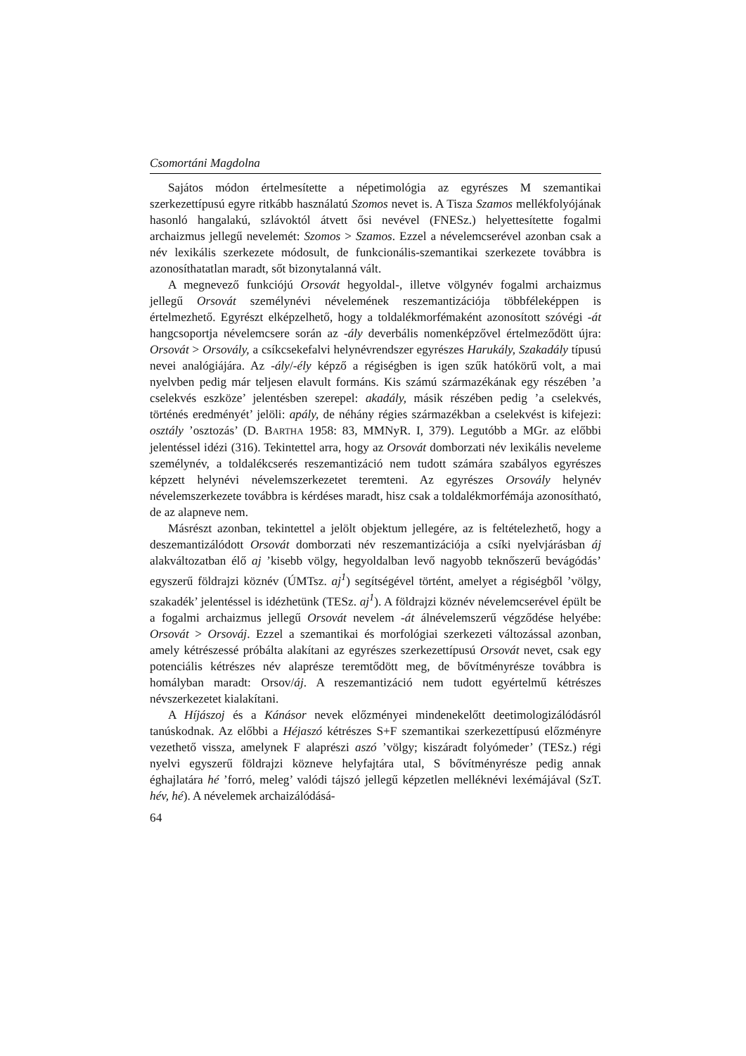Csomortáni Magdolna
Sajátos módon értelmesítette a népetimológia az egyrészes M szemantikai szerkezettípusú egyre ritkább használatú Szomos nevet is. A Tisza Szamos mellékfolyójának hasonló hangalakú, szlávoktól átvett ősi nevével (FNESz.) helyettesítette fogalmi archaizmus jellegű nevelemét: Szomos > Szamos. Ezzel a névelemcserével azonban csak a név lexikális szerkezete módosult, de funkcionális-szemantikai szerkezete továbbra is azonosíthatatlan maradt, sőt bizonytalanná vált.
A megnevező funkciójú Orsovát hegyoldal-, illetve völgynév fogalmi archaizmus jellegű Orsovát személynévi névelemének reszemantizációja többféleképpen is értelmezhető. Egyrészt elképzelhető, hogy a toldalékmorfémaként azonosított szóvégi -át hangcsoportja névelemcsere során az -ály deverbális nomenképzővel értelmeződött újra: Orsovát > Orsovály, a csíkcsekefalvi helynévrendszer egyrészes Harukály, Szakadály típusú nevei analógiájára. Az -ály/-ély képző a régiségben is igen szűk hatókörű volt, a mai nyelvben pedig már teljesen elavult formáns. Kis számú származékának egy részében ’a cselekvés eszköze’ jelentésben szerepel: akadály, másik részében pedig ’a cselekvés, történés eredményét’ jelöli: apály, de néhány régies származékban a cselekvést is kifejezi: osztály ’osztozás’ (D. BARTHA 1958: 83, MMNyR. I, 379). Legutóbb a MGr. az előbbi jelentéssel idézi (316). Tekintettel arra, hogy az Orsovát domborzati név lexikális neveleme személynév, a toldalékcserés reszemantizáció nem tudott számára szabályos egyrészes képzett helynévi névelemszerkezetet teremteni. Az egyrészes Orsovály helynév névelemszerkezete továbbra is kérdéses maradt, hisz csak a toldalékmorfémája azonosítható, de az alapneve nem.
Másrészt azonban, tekintettel a jelölt objektum jellegére, az is feltételezhető, hogy a deszemantizálódott Orsovát domborzati név reszemantizációja a csíki nyelvjárásban áj alakváltozatban élő aj ’kisebb völgy, hegyoldalban levő nagyobb teknőszerű bevágódás’ egyszerű földrajzi köznév (ÚMTsz. aj<sup>1</sup>) segítségével történt, amelyet a régiségből ’völgy, szakadék’ jelentéssel is idézhetünk (TESz. aj<sup>1</sup>). A földrajzi köznév névelemcserével épült be a fogalmi archaizmus jellegű Orsovát nevelem -át álnévelemszerű végződése helyébe: Orsovát > Orsováj. Ezzel a szemantikai és morfológiai szerkezeti változással azonban, amely kétrészessé próbálta alakítani az egyrészes szerkezettípusú Orsovát nevet, csak egy potenciális kétrészes név alaprésze teremtődött meg, de bővítményrésze továbbra is homályban maradt: Orsov/áj. A reszemantizáció nem tudott egyértelmű kétrészes névszerkezetet kialakítani.
A Híjászoj és a Kánásor nevek előzményei mindenekelőtt deetimologizálódásról tanúskodnak. Az előbbi a Héjaszó kétrészes S+F szemantikai szerkezettípusú előzményre vezethető vissza, amelynek F alaprészi aszó ’völgy; kiszáradt folyómeder’ (TESz.) régi nyelvi egyszerű földrajzi közneve helyfajtára utal, S bővítményrésze pedig annak éghajlatára hé ’forró, meleg’ valódi tájszó jellegű képzetlen melléknévi lexémájával (SzT. hév, hé). A névelemek archaizálódásá-
64